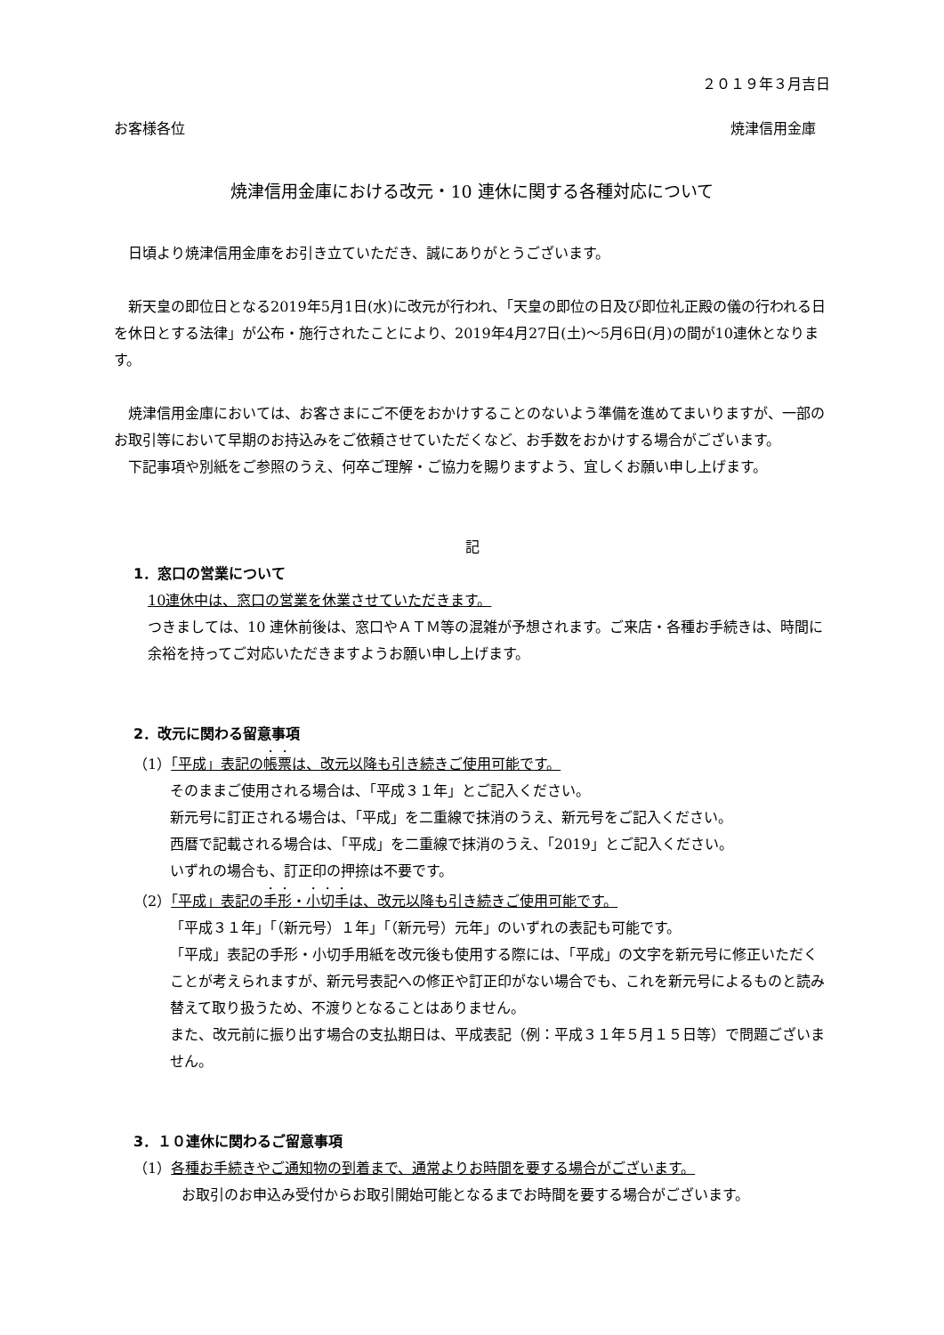２０１９年３月吉日
お客様各位 焼津信用金庫
焼津信用金庫における改元・10 連休に関する各種対応について
　日頃より焼津信用金庫をお引き立ていただき、誠にありがとうございます。
　新天皇の即位日となる2019年5月1日(水)に改元が行われ、「天皇の即位の日及び即位礼正殿の儀の行われる日を休日とする法律」が公布・施行されたことにより、2019年4月27日(土)～5月6日(月)の間が10連休となります。
　焼津信用金庫においては、お客さまにご不便をおかけすることのないよう準備を進めてまいりますが、一部のお取引等において早期のお持込みをご依頼させていただくなど、お手数をおかけする場合がございます。
　下記事項や別紙をご参照のうえ、何卒ご理解・ご協力を賜りますよう、宜しくお願い申し上げます。
記
1．窓口の営業について
10連休中は、窓口の営業を休業させていただきます。
つきましては、10 連休前後は、窓口やＡＴＭ等の混雑が予想されます。ご来店・各種お手続きは、時間に余裕を持ってご対応いただきますようお願い申し上げます。
2．改元に関わる留意事項
（1）「平成」表記の帳票は、改元以降も引き続きご使用可能です。
そのままご使用される場合は、「平成３１年」とご記入ください。
新元号に訂正される場合は、「平成」を二重線で抹消のうえ、新元号をご記入ください。
西暦で記載される場合は、「平成」を二重線で抹消のうえ、「2019」とご記入ください。
いずれの場合も、訂正印の押捺は不要です。
（2）「平成」表記の手形・小切手は、改元以降も引き続きご使用可能です。
「平成３１年」「（新元号）１年」「（新元号）元年」のいずれの表記も可能です。
「平成」表記の手形・小切手用紙を改元後も使用する際には、「平成」の文字を新元号に修正いただくことが考えられますが、新元号表記への修正や訂正印がない場合でも、これを新元号によるものと読み替えて取り扱うため、不渡りとなることはありません。
また、改元前に振り出す場合の支払期日は、平成表記（例：平成３１年５月１５日等）で問題ございません。
3．１０連休に関わるご留意事項
（1）各種お手続きやご通知物の到着まで、通常よりお時間を要する場合がございます。
お取引のお申込み受付からお取引開始可能となるまでお時間を要する場合がございます。